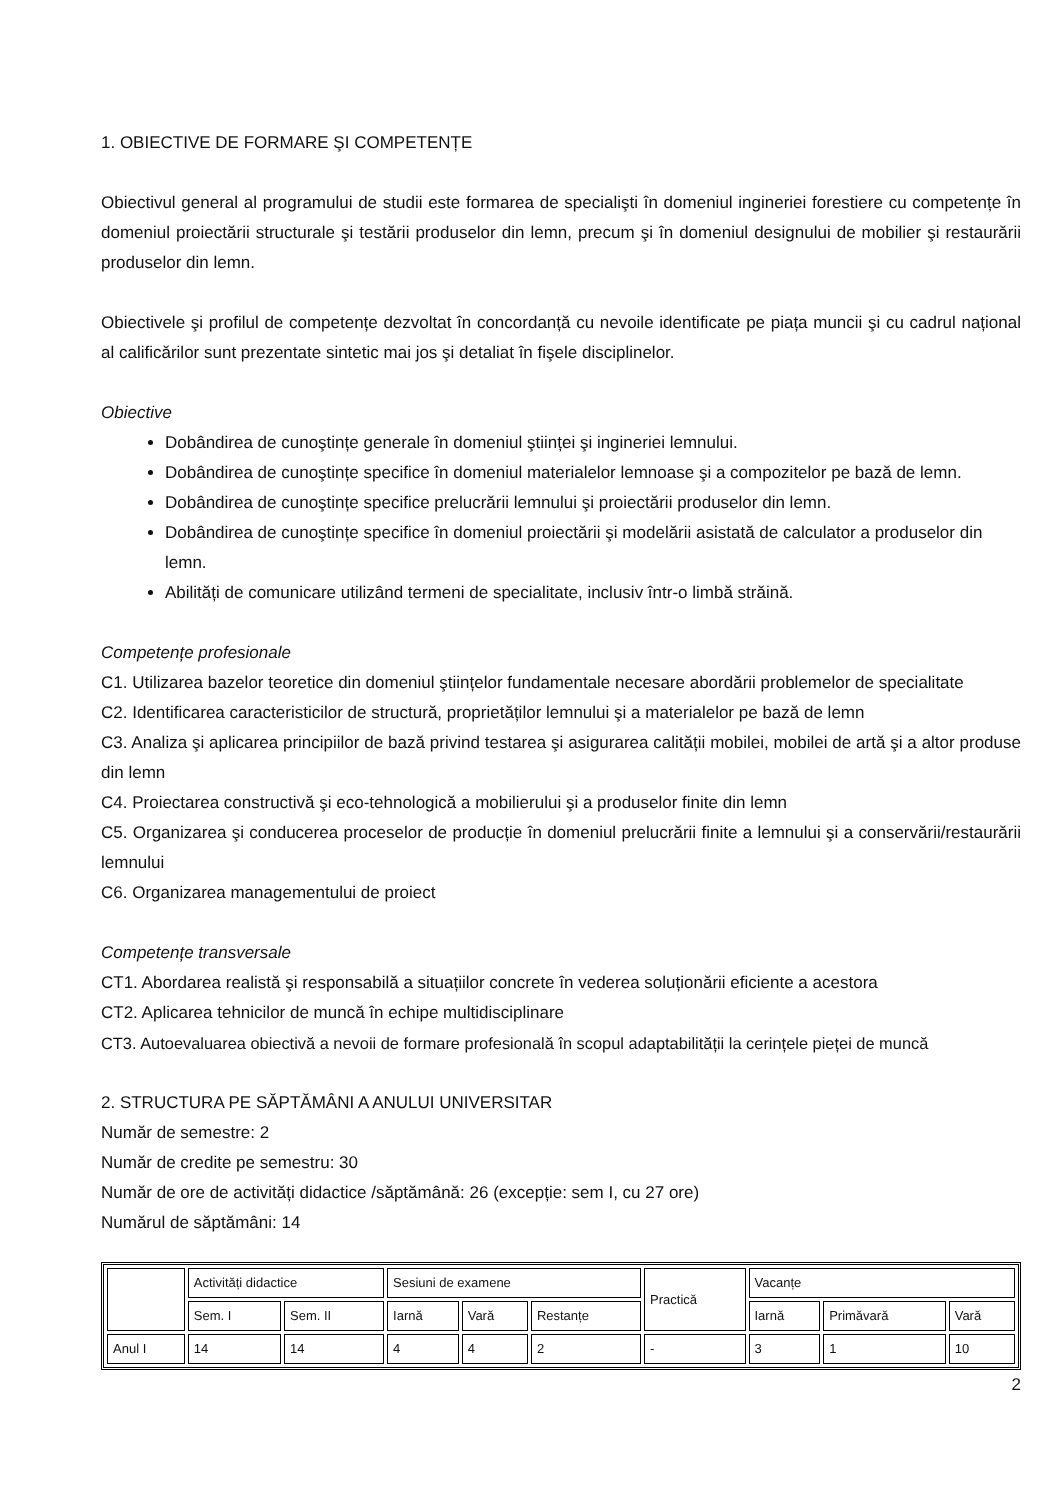1. OBIECTIVE DE FORMARE ŞI COMPETENȚE
Obiectivul general al programului de studii este formarea de specialişti în domeniul ingineriei forestiere cu competențe în domeniul proiectării structurale şi testării produselor din lemn, precum şi în domeniul designului de mobilier şi restaurării produselor din lemn.
Obiectivele şi profilul de competențe dezvoltat în concordanță cu nevoile identificate pe piața muncii şi cu cadrul național al calificărilor sunt prezentate sintetic mai jos şi detaliat în fişele disciplinelor.
Obiective
Dobândirea de cunoştințe generale în domeniul ştiinței şi ingineriei lemnului.
Dobândirea de cunoştințe specifice în domeniul materialelor lemnoase şi a compozitelor pe bază de lemn.
Dobândirea de cunoştințe specifice prelucrării lemnului şi proiectării produselor din lemn.
Dobândirea de cunoştințe specifice în domeniul proiectării şi modelării asistată de calculator a produselor din lemn.
Abilități de comunicare utilizând termeni de specialitate, inclusiv într-o limbă străină.
Competențe profesionale
C1. Utilizarea bazelor teoretice din domeniul ştiințelor fundamentale necesare abordării problemelor de specialitate
C2. Identificarea caracteristicilor de structură, proprietăților lemnului şi a materialelor pe bază de lemn
C3. Analiza şi aplicarea principiilor de bază privind testarea şi asigurarea calității mobilei, mobilei de artă şi a altor produse din lemn
C4. Proiectarea constructivă şi eco-tehnologică a mobilierului şi a produselor finite din lemn
C5. Organizarea şi conducerea proceselor de producție în domeniul prelucrării finite a lemnului şi a conservării/restaurării lemnului
C6. Organizarea managementului de proiect
Competențe transversale
CT1. Abordarea realistă şi responsabilă a situațiilor concrete în vederea soluționării eficiente a acestora
CT2. Aplicarea tehnicilor de muncă în echipe multidisciplinare
CT3. Autoevaluarea obiectivă a nevoii de formare profesională în scopul adaptabilității la cerințele pieței de muncă
2. STRUCTURA PE SĂPTĂMÂNI A ANULUI UNIVERSITAR
Număr de semestre: 2
Număr de credite pe semestru: 30
Număr de ore de activități didactice /săptămână: 26 (excepție: sem I, cu 27 ore)
Numărul de săptămâni: 14
| | Activități didactice | | Sesiuni de examene | | | Practică | Vacanțe | | |
| | Sem. I | Sem. II | Iarnă | Vară | Restanțe | | Iarnă | Primăvară | Vară |
| Anul I | 14 | 14 | 4 | 4 | 2 | - | 3 | 1 | 10 |
2